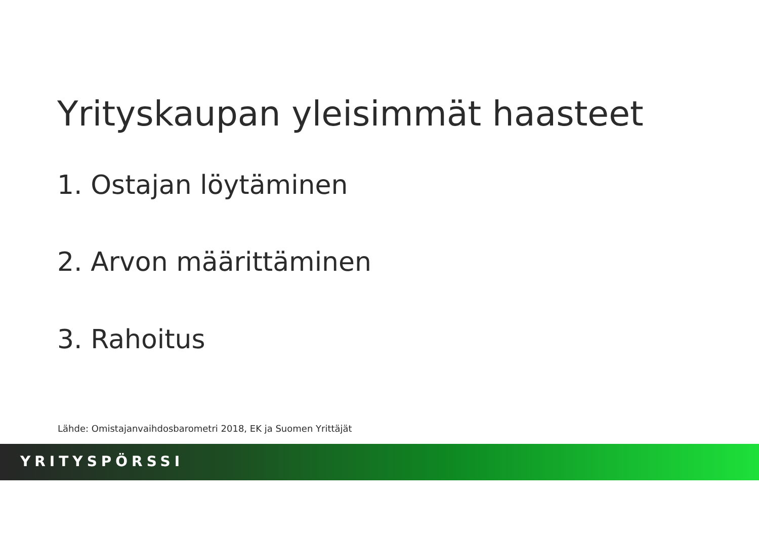Yrityskaupan yleisimmät haasteet
1. Ostajan löytäminen
2. Arvon määrittäminen
3. Rahoitus
Lähde: Omistajanvaihdosbarometri 2018, EK ja Suomen Yrittäjät
YRITYSPÖRSSI